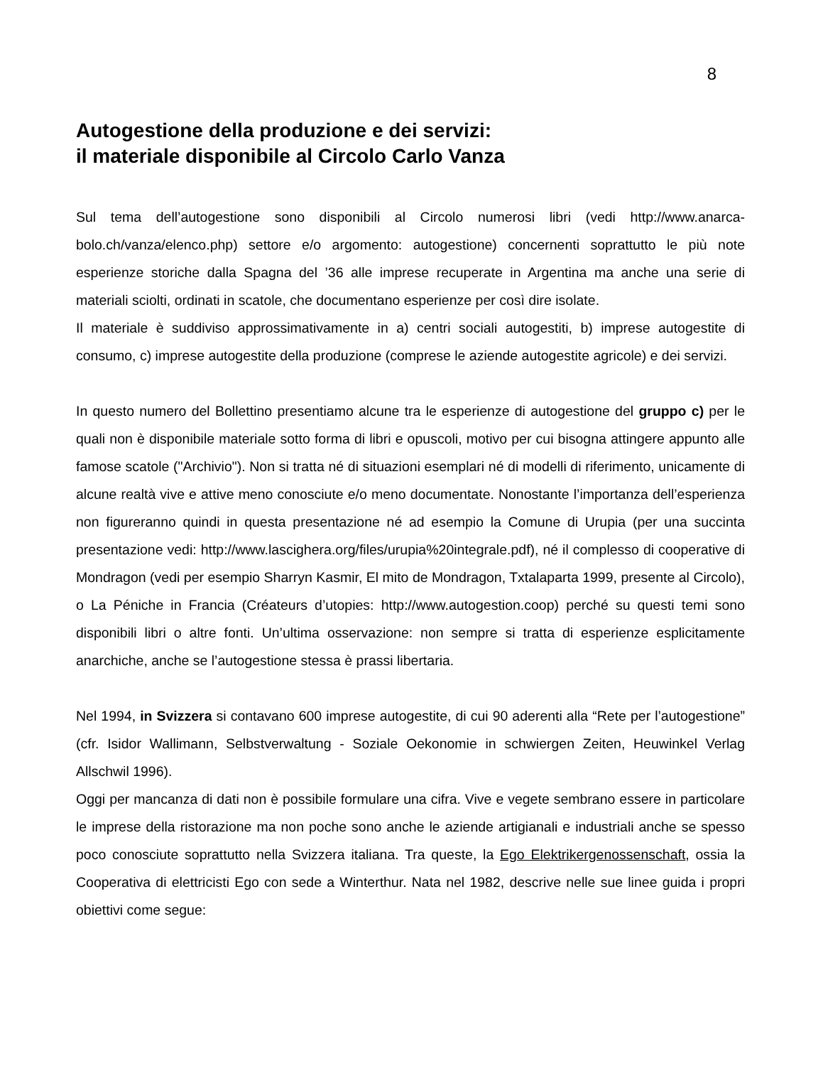8
Autogestione della produzione e dei servizi:
il materiale disponibile al Circolo Carlo Vanza
Sul tema dell’autogestione sono disponibili al Circolo numerosi libri (vedi http://www.anarca-bolo.ch/vanza/elenco.php) settore e/o argomento: autogestione) concernenti soprattutto le più note esperienze storiche dalla Spagna del ’36 alle imprese recuperate in Argentina ma anche una serie di materiali sciolti, ordinati in scatole, che documentano esperienze per così dire isolate.
Il materiale è suddiviso approssimativamente in a) centri sociali autogestiti, b) imprese autogestite di consumo, c) imprese autogestite della produzione (comprese le aziende autogestite agricole) e dei servizi.
In questo numero del Bollettino presentiamo alcune tra le esperienze di autogestione del gruppo c) per le quali non è disponibile materiale sotto forma di libri e opuscoli, motivo per cui bisogna attingere appunto alle famose scatole ("Archivio"). Non si tratta né di situazioni esemplari né di modelli di riferimento, unicamente di alcune realtà vive e attive meno conosciute e/o meno documentate. Nonostante l’importanza dell’esperienza non figureranno quindi in questa presentazione né ad esempio la Comune di Urupia (per una succinta presentazione vedi: http://www.lascighera.org/files/urupia%20integrale.pdf), né il complesso di cooperative di Mondragon (vedi per esempio Sharryn Kasmir, El mito de Mondragon, Txtalaparta 1999, presente al Circolo), o La Péniche in Francia (Créateurs d’utopies: http://www.autogestion.coop) perché su questi temi sono disponibili libri o altre fonti. Un’ultima osservazione: non sempre si tratta di esperienze esplicitamente anarchiche, anche se l’autogestione stessa è prassi libertaria.
Nel 1994, in Svizzera si contavano 600 imprese autogestite, di cui 90 aderenti alla “Rete per l’autogestione” (cfr. Isidor Wallimann, Selbstverwaltung - Soziale Oekonomie in schwiergen Zeiten, Heuwinkel Verlag Allschwil 1996).
Oggi per mancanza di dati non è possibile formulare una cifra. Vive e vegete sembrano essere in particolare le imprese della ristorazione ma non poche sono anche le aziende artigianali e industriali anche se spesso poco conosciute soprattutto nella Svizzera italiana. Tra queste, la Ego Elektrikergenossenschaft, ossia la Cooperativa di elettricisti Ego con sede a Winterthur. Nata nel 1982, descrive nelle sue linee guida i propri obiettivi come segue: